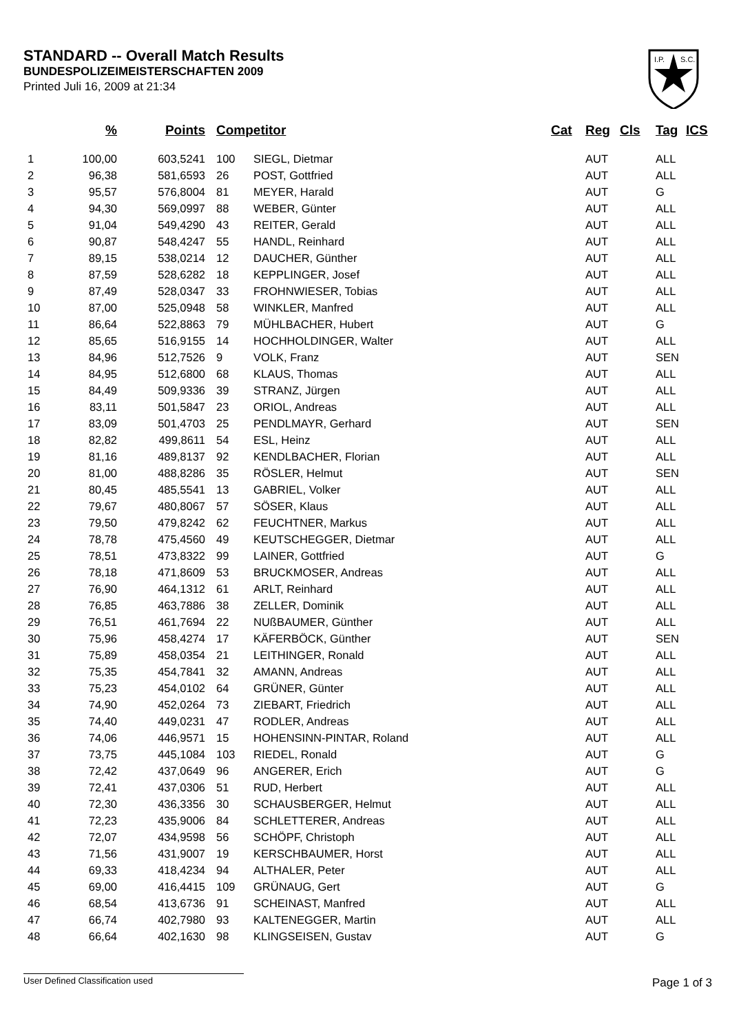STANDARD -- Overall Match Results
BUNDESPOLIZEIMEISTERSCHAFTEN 2009
Printed Juli 16, 2009 at 21:34
I.P.
S.C.
| | % | Points | Competitor | | Cat | Reg | Cls | Tag | ICS |
| --- | --- | --- | --- | --- | --- | --- | --- | --- | --- |
| 1 | 100,00 | 603,5241 | 100 | SIEGL, Dietmar | | AUT | | ALL | |
| 2 | 96,38 | 581,6593 | 26 | POST, Gottfried | | AUT | | ALL | |
| 3 | 95,57 | 576,8004 | 81 | MEYER, Harald | | AUT | | G | |
| 4 | 94,30 | 569,0997 | 88 | WEBER, Günter | | AUT | | ALL | |
| 5 | 91,04 | 549,4290 | 43 | REITER, Gerald | | AUT | | ALL | |
| 6 | 90,87 | 548,4247 | 55 | HANDL, Reinhard | | AUT | | ALL | |
| 7 | 89,15 | 538,0214 | 12 | DAUCHER, Günther | | AUT | | ALL | |
| 8 | 87,59 | 528,6282 | 18 | KEPPLINGER, Josef | | AUT | | ALL | |
| 9 | 87,49 | 528,0347 | 33 | FROHNWIESER, Tobias | | AUT | | ALL | |
| 10 | 87,00 | 525,0948 | 58 | WINKLER, Manfred | | AUT | | ALL | |
| 11 | 86,64 | 522,8863 | 79 | MÜHLBACHER, Hubert | | AUT | | G | |
| 12 | 85,65 | 516,9155 | 14 | HOCHHOLDINGER, Walter | | AUT | | ALL | |
| 13 | 84,96 | 512,7526 | 9 | VOLK, Franz | | AUT | | SEN | |
| 14 | 84,95 | 512,6800 | 68 | KLAUS, Thomas | | AUT | | ALL | |
| 15 | 84,49 | 509,9336 | 39 | STRANZ, Jürgen | | AUT | | ALL | |
| 16 | 83,11 | 501,5847 | 23 | ORIOL, Andreas | | AUT | | ALL | |
| 17 | 83,09 | 501,4703 | 25 | PENDLMAYR, Gerhard | | AUT | | SEN | |
| 18 | 82,82 | 499,8611 | 54 | ESL, Heinz | | AUT | | ALL | |
| 19 | 81,16 | 489,8137 | 92 | KENDLBACHER, Florian | | AUT | | ALL | |
| 20 | 81,00 | 488,8286 | 35 | RÖSLER, Helmut | | AUT | | SEN | |
| 21 | 80,45 | 485,5541 | 13 | GABRIEL, Volker | | AUT | | ALL | |
| 22 | 79,67 | 480,8067 | 57 | SÖSER, Klaus | | AUT | | ALL | |
| 23 | 79,50 | 479,8242 | 62 | FEUCHTNER, Markus | | AUT | | ALL | |
| 24 | 78,78 | 475,4560 | 49 | KEUTSCHEGGER, Dietmar | | AUT | | ALL | |
| 25 | 78,51 | 473,8322 | 99 | LAINER, Gottfried | | AUT | | G | |
| 26 | 78,18 | 471,8609 | 53 | BRUCKMOSER, Andreas | | AUT | | ALL | |
| 27 | 76,90 | 464,1312 | 61 | ARLT, Reinhard | | AUT | | ALL | |
| 28 | 76,85 | 463,7886 | 38 | ZELLER, Dominik | | AUT | | ALL | |
| 29 | 76,51 | 461,7694 | 22 | NUßBAUMER, Günther | | AUT | | ALL | |
| 30 | 75,96 | 458,4274 | 17 | KÄFERBÖCK, Günther | | AUT | | SEN | |
| 31 | 75,89 | 458,0354 | 21 | LEITHINGER, Ronald | | AUT | | ALL | |
| 32 | 75,35 | 454,7841 | 32 | AMANN, Andreas | | AUT | | ALL | |
| 33 | 75,23 | 454,0102 | 64 | GRÜNER, Günter | | AUT | | ALL | |
| 34 | 74,90 | 452,0264 | 73 | ZIEBART, Friedrich | | AUT | | ALL | |
| 35 | 74,40 | 449,0231 | 47 | RODLER, Andreas | | AUT | | ALL | |
| 36 | 74,06 | 446,9571 | 15 | HOHENSINN-PINTAR, Roland | | AUT | | ALL | |
| 37 | 73,75 | 445,1084 | 103 | RIEDEL, Ronald | | AUT | | G | |
| 38 | 72,42 | 437,0649 | 96 | ANGERER, Erich | | AUT | | G | |
| 39 | 72,41 | 437,0306 | 51 | RUD, Herbert | | AUT | | ALL | |
| 40 | 72,30 | 436,3356 | 30 | SCHAUSBERGER, Helmut | | AUT | | ALL | |
| 41 | 72,23 | 435,9006 | 84 | SCHLETTERER, Andreas | | AUT | | ALL | |
| 42 | 72,07 | 434,9598 | 56 | SCHÖPF, Christoph | | AUT | | ALL | |
| 43 | 71,56 | 431,9007 | 19 | KERSCHBAUMER, Horst | | AUT | | ALL | |
| 44 | 69,33 | 418,4234 | 94 | ALTHALER, Peter | | AUT | | ALL | |
| 45 | 69,00 | 416,4415 | 109 | GRÜNAUG, Gert | | AUT | | G | |
| 46 | 68,54 | 413,6736 | 91 | SCHEINAST, Manfred | | AUT | | ALL | |
| 47 | 66,74 | 402,7980 | 93 | KALTENEGGER, Martin | | AUT | | ALL | |
| 48 | 66,64 | 402,1630 | 98 | KLINGSEISEN, Gustav | | AUT | | G | |
User Defined Classification used Page 1 of 3